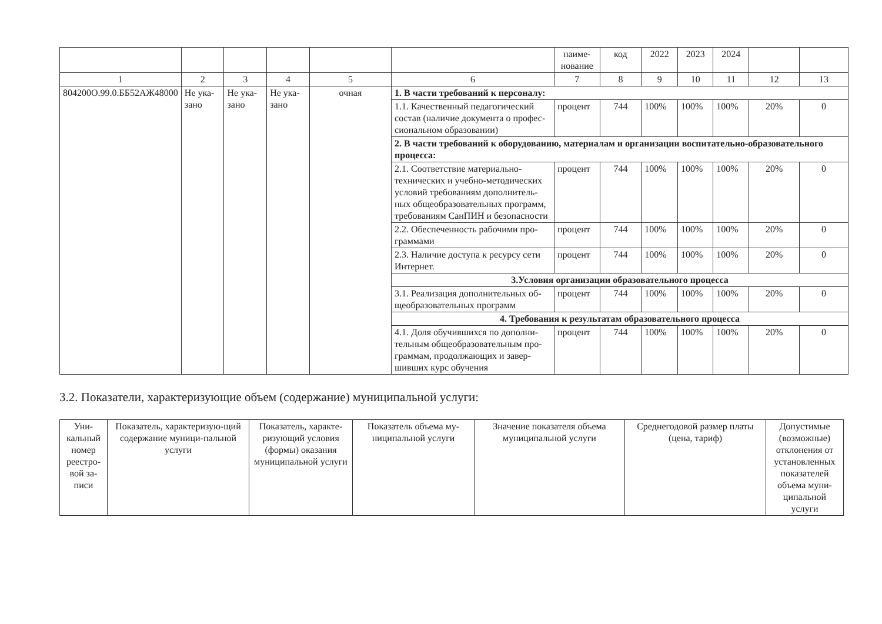| | | | | | | наиме-нование | код | 2022 | 2023 | 2024 | | |
| 1 | 2 | 3 | 4 | 5 | 6 | 7 | 8 | 9 | 10 | 11 | 12 | 13 |
| 804200О.99.0.ББ52АЖ48000 | Не ука-зано | Не ука-зано | Не ука-зано | очная | 1. В части требований к персоналу: | | | | | | | |
| | | | | | 1.1. Качественный педагогический состав (наличие документа о профес-сиональном образовании) | процент | 744 | 100% | 100% | 100% | 20% | 0 |
| | | | | | 2. В части требований к оборудованию, материалам и организации воспитательно-образовательного процесса: | | | | | | | |
| | | | | | 2.1. Соответствие материально-технических и учебно-методических условий требованиям дополнитель-ных общеобразовательных программ, требованиям СанПИН и безопасности | процент | 744 | 100% | 100% | 100% | 20% | 0 |
| | | | | | 2.2. Обеспеченность рабочими про-граммами | процент | 744 | 100% | 100% | 100% | 20% | 0 |
| | | | | | 2.3. Наличие доступа к ресурсу сети Интернет. | процент | 744 | 100% | 100% | 100% | 20% | 0 |
| | | | | | 3.Условия организации образовательного процесса | | | | | | | |
| | | | | | 3.1. Реализация дополнительных об-щеобразовательных программ | процент | 744 | 100% | 100% | 100% | 20% | 0 |
| | | | | | 4. Требования к результатам образовательного процесса | | | | | | | |
| | | | | | 4.1. Доля обучившихся по дополни-тельным общеобразовательным про-граммам, продолжающих и завер-шивших курс обучения | процент | 744 | 100% | 100% | 100% | 20% | 0 |
3.2. Показатели, характеризующие объем (содержание) муниципальной услуги:
| Уни-кальный номер реестро-вой за-писи | Показатель, характеризую-щий содержание муници-пальной услуги | Показатель, характе-ризующий условия (формы) оказания муниципальной услуги | Показатель объема му-ниципальной услуги | Значение показателя объема муниципальной услуги | Среднегодовой размер платы (цена, тариф) | Допустимые (возможные) отклонения от установленных показателей объема муни-ципальной услуги |
| --- | --- | --- | --- | --- | --- | --- |